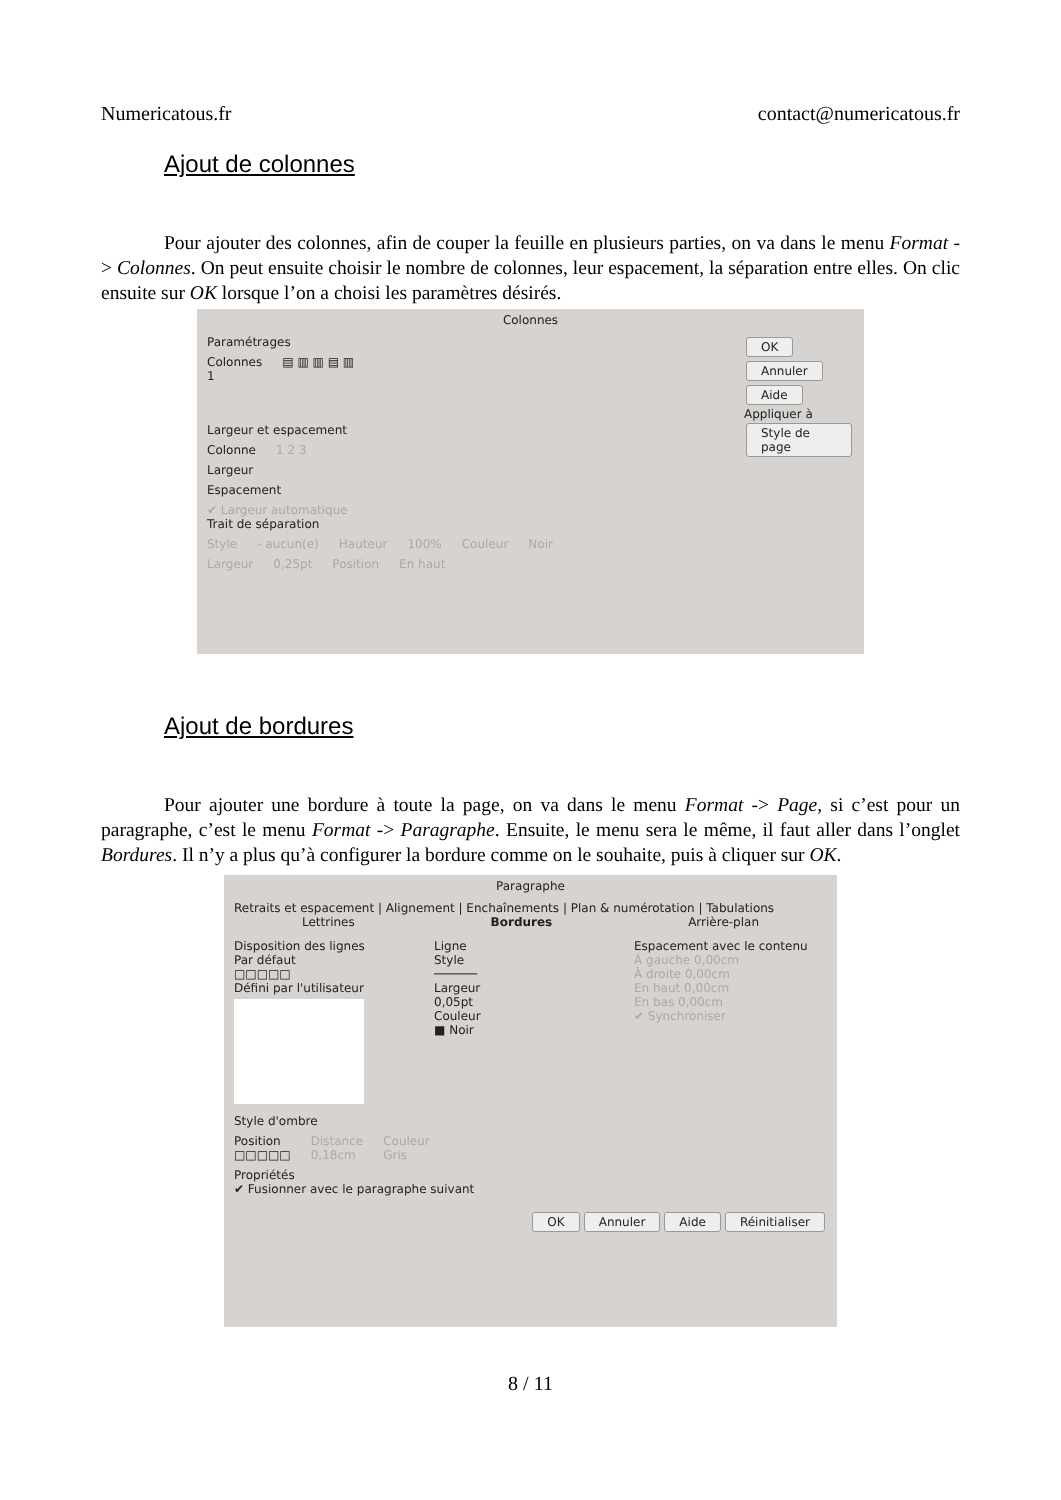Numericatous.fr contact@numericatous.fr
Ajout de colonnes
Pour ajouter des colonnes, afin de couper la feuille en plusieurs parties, on va dans le menu Format -> Colonnes. On peut ensuite choisir le nombre de colonnes, leur espacement, la séparation entre elles. On clic ensuite sur OK lorsque l’on a choisi les paramètres désirés.
Colonnes
Paramétrages
Colonnes
1 ▤ ▥ ▥ ▤ ▥
Largeur et espacement
Colonne 1 2 3
Largeur
Espacement
✔ Largeur automatique
Trait de séparation
Style - aucun(e) Hauteur 100% Couleur Noir
Largeur 0,25pt Position En haut
OK Annuler Aide
Appliquer à
Style de page
Ajout de bordures
Pour ajouter une bordure à toute la page, on va dans le menu Format -> Page, si c’est pour un paragraphe, c’est le menu Format -> Paragraphe. Ensuite, le menu sera le même, il faut aller dans l’onglet Bordures. Il n’y a plus qu’à configurer la bordure comme on le souhaite, puis à cliquer sur OK.
Paragraphe
Retraits et espacement | Alignement | Enchaînements | Plan & numérotation | Tabulations
Lettrines Bordures Arrière-plan
Disposition des lignes
Par défaut
□□□□□
Défini par l'utilisateur
Ligne
Style
──────
Largeur
0,05pt
Couleur
■ Noir
Espacement avec le contenu
À gauche 0,00cm
À droite 0,00cm
En haut 0,00cm
En bas 0,00cm
✔ Synchroniser
Style d'ombre
Position
□□□□□ Distance
0,18cm Couleur
Gris
Propriétés
✔ Fusionner avec le paragraphe suivant
OK Annuler Aide Réinitialiser
8 / 11